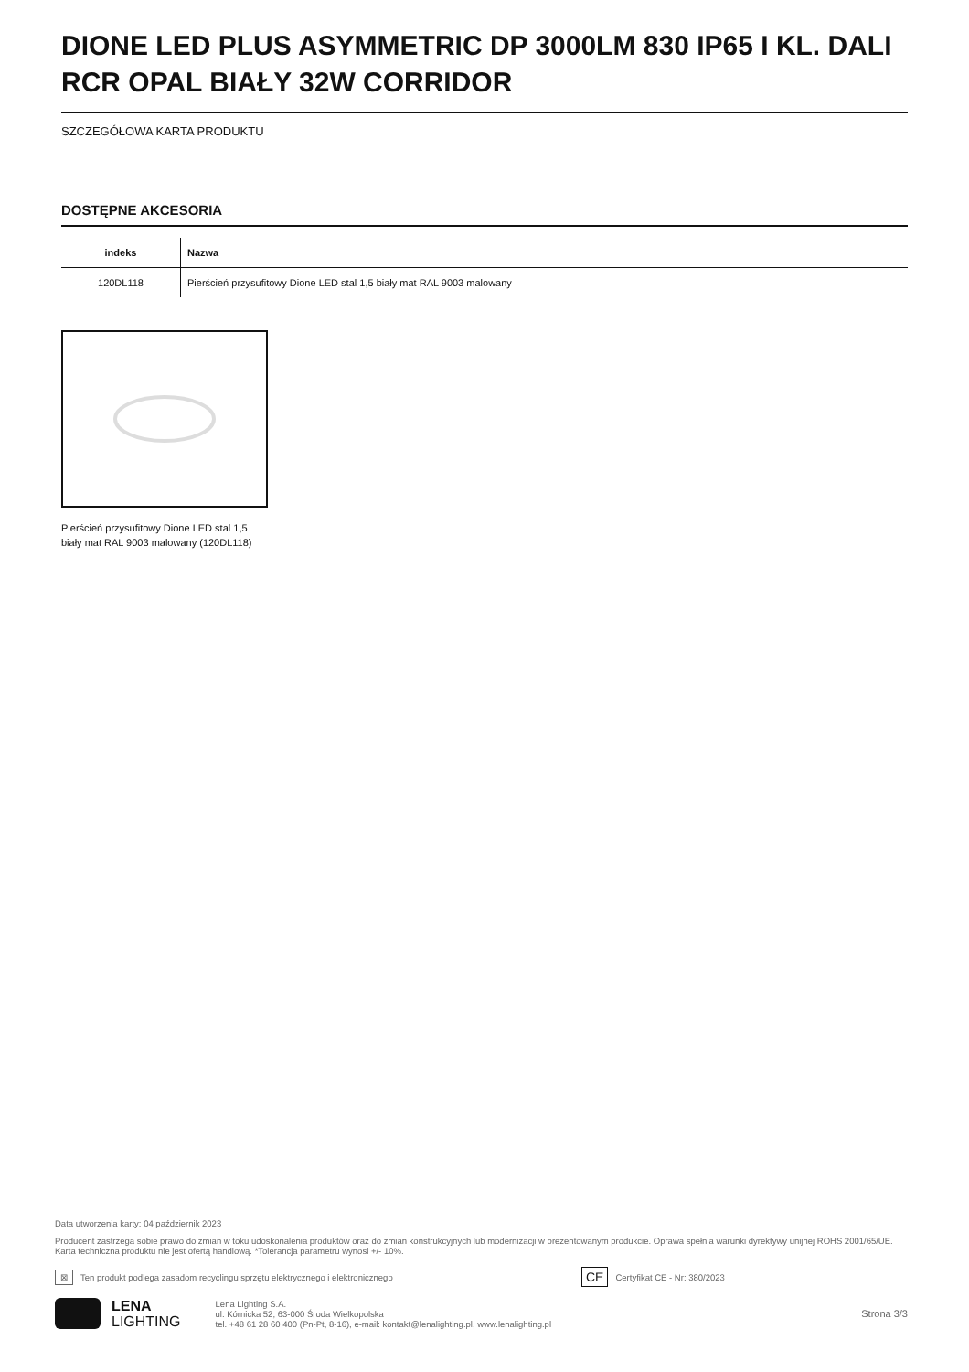DIONE LED PLUS ASYMMETRIC DP 3000LM 830 IP65 I KL. DALI RCR OPAL BIAŁY 32W CORRIDOR
SZCZEGÓŁOWA KARTA PRODUKTU
DOSTĘPNE AKCESORIA
| indeks | Nazwa |
| --- | --- |
| 120DL118 | Pierścień przysufitowy Dione LED stal 1,5 biały mat RAL 9003 malowany |
Pierścień przysufitowy Dione LED stal 1,5 biały mat RAL 9003 malowany (120DL118)
Data utworzenia karty: 04 październik 2023
Producent zastrzega sobie prawo do zmian w toku udoskonalenia produktów oraz do zmian konstrukcyjnych lub modernizacji w prezentowanym produkcie. Oprawa spełnia warunki dyrektywy unijnej ROHS 2001/65/UE. Karta techniczna produktu nie jest ofertą handlową. *Tolerancja parametru wynosi +/- 10%.
⊠ Ten produkt podlega zasadom recyclingu sprzętu elektrycznego i elektronicznego CE Certyfikat CE - Nr: 380/2023
LENA
LIGHTING
Lena Lighting S.A.
ul. Kórnicka 52, 63-000 Środa Wielkopolska
tel. +48 61 28 60 400 (Pn-Pt, 8-16), e-mail: kontakt@lenalighting.pl, www.lenalighting.pl
Strona 3/3